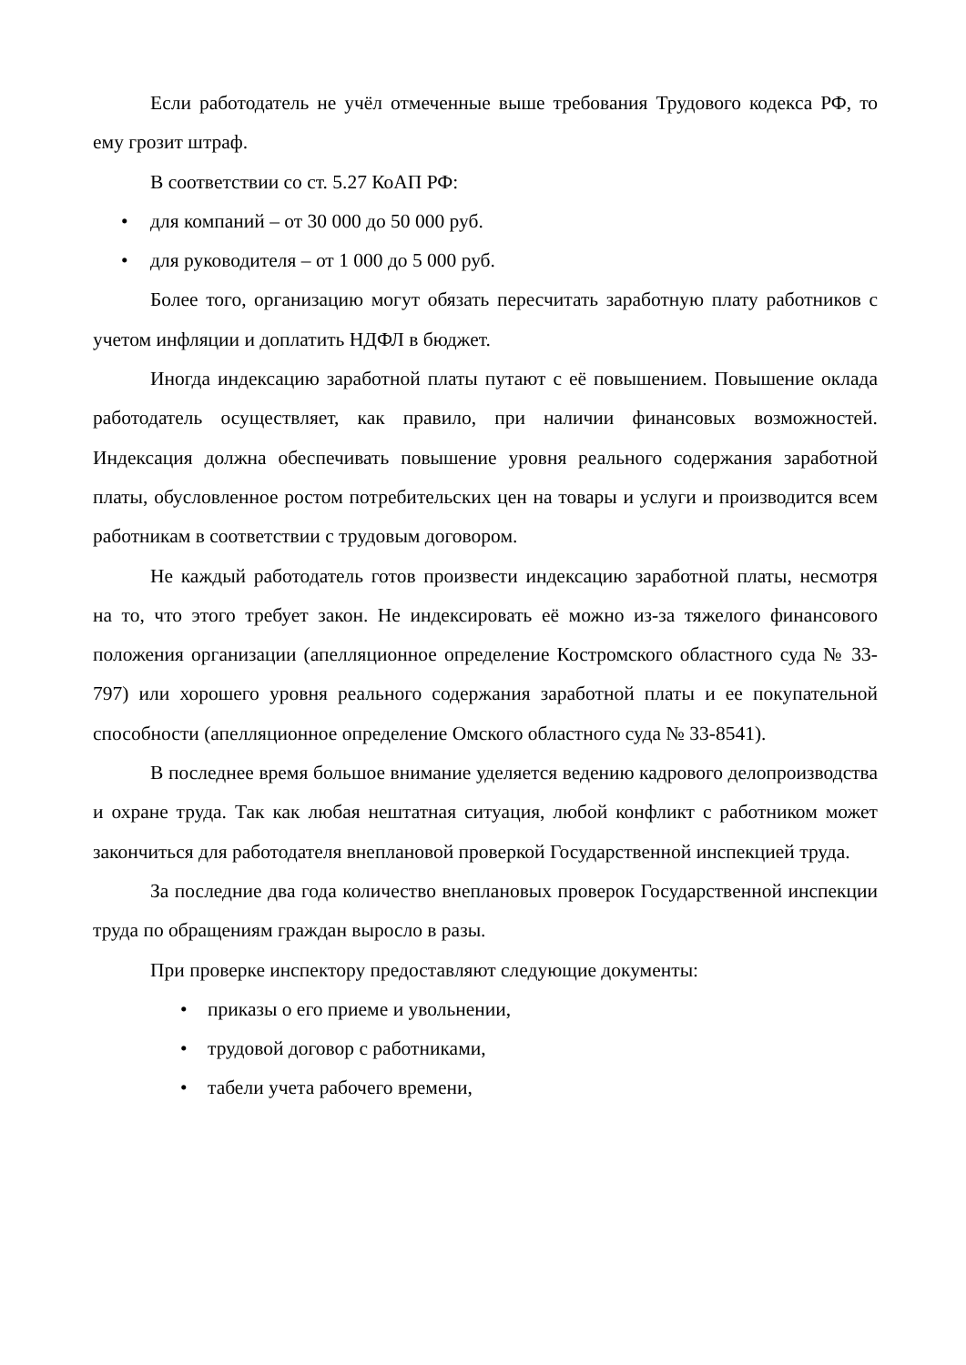Если работодатель не учёл отмеченные выше требования Трудового кодекса РФ, то ему грозит штраф.
В соответствии со ст. 5.27 КоАП РФ:
• для компаний – от 30 000 до 50 000 руб.
• для руководителя – от 1 000 до 5 000 руб.
Более того, организацию могут обязать пересчитать заработную плату работников с учетом инфляции и доплатить НДФЛ в бюджет.
Иногда индексацию заработной платы путают с её повышением. Повышение оклада работодатель осуществляет, как правило, при наличии финансовых возможностей. Индексация должна обеспечивать повышение уровня реального содержания заработной платы, обусловленное ростом потребительских цен на товары и услуги и производится всем работникам в соответствии с трудовым договором.
Не каждый работодатель готов произвести индексацию заработной платы, несмотря на то, что этого требует закон. Не индексировать её можно из-за тяжелого финансового положения организации (апелляционное определение Костромского областного суда № 33-797) или хорошего уровня реального содержания заработной платы и ее покупательной способности (апелляционное определение Омского областного суда № 33-8541).
В последнее время большое внимание уделяется ведению кадрового делопроизводства и охране труда. Так как любая нештатная ситуация, любой конфликт с работником может закончиться для работодателя внеплановой проверкой Государственной инспекцией труда.
За последние два года количество внеплановых проверок Государственной инспекции труда по обращениям граждан выросло в разы.
При проверке инспектору предоставляют следующие документы:
• приказы о его приеме и увольнении,
• трудовой договор с работниками,
• табели учета рабочего времени,